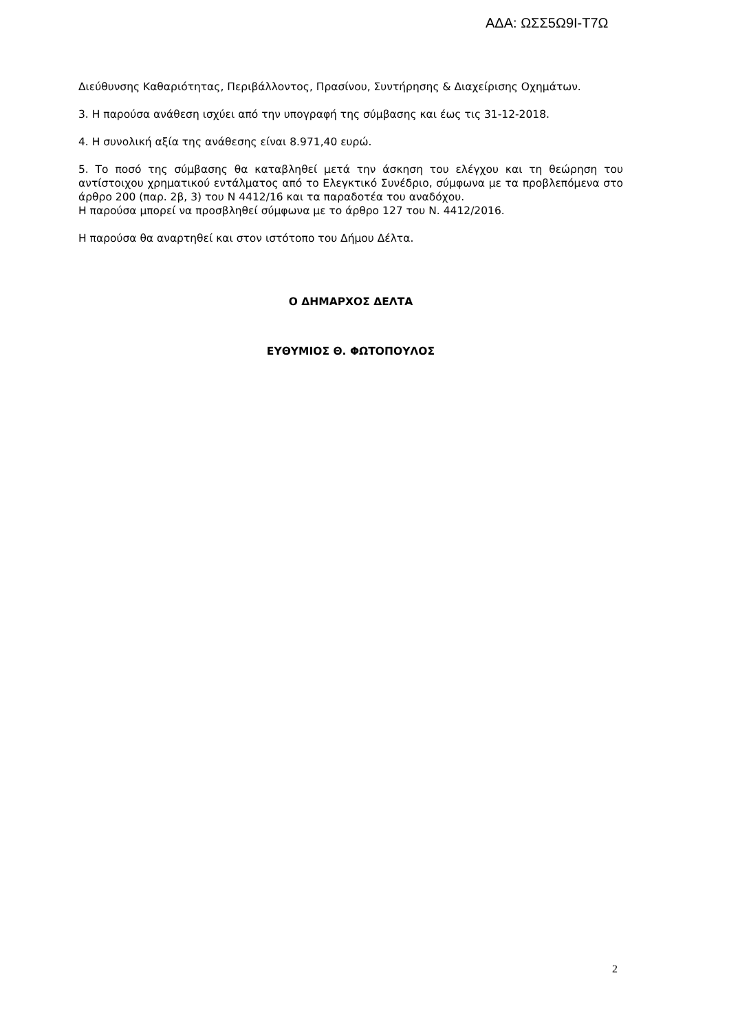ΑΔΑ: ΩΣΣ5Ω9Ι-Τ7Ω
Διεύθυνσης Καθαριότητας, Περιβάλλοντος, Πρασίνου, Συντήρησης & Διαχείρισης Οχημάτων.
3. Η παρούσα ανάθεση ισχύει από την υπογραφή της σύμβασης και έως τις 31-12-2018.
4. Η συνολική αξία της ανάθεσης είναι 8.971,40 ευρώ.
5. Το ποσό της σύμβασης θα καταβληθεί μετά την άσκηση του ελέγχου και τη θεώρηση του αντίστοιχου χρηματικού εντάλματος από το Ελεγκτικό Συνέδριο, σύμφωνα με τα προβλεπόμενα στο άρθρο 200 (παρ. 2β, 3) του Ν 4412/16 και τα παραδοτέα του αναδόχου.
Η παρούσα μπορεί να προσβληθεί σύμφωνα με το άρθρο 127 του Ν. 4412/2016.
Η παρούσα θα αναρτηθεί και στον ιστότοπο του Δήμου Δέλτα.
Ο ΔΗΜΑΡΧΟΣ ΔΕΛΤΑ
ΕΥΘΥΜΙΟΣ Θ. ΦΩΤΟΠΟΥΛΟΣ
2